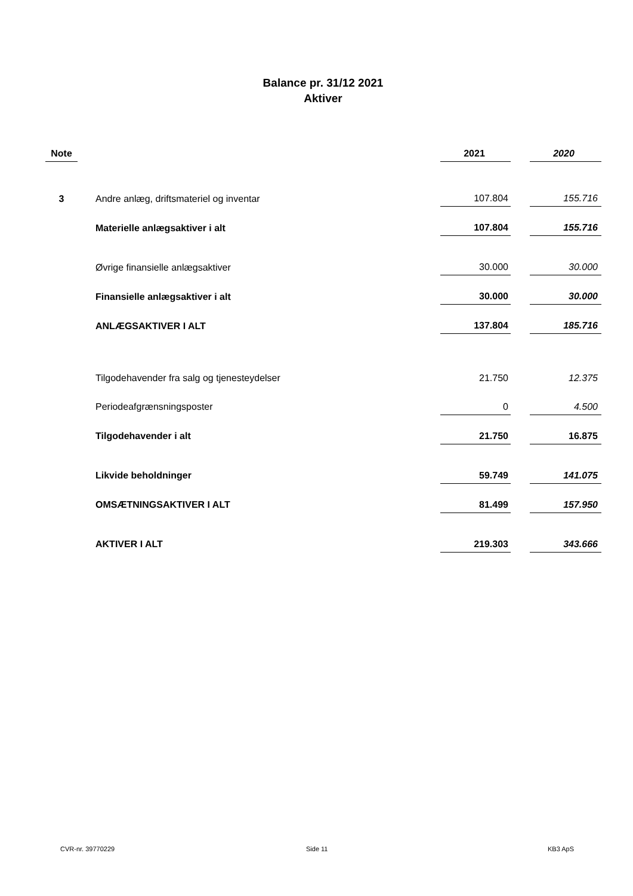Balance pr. 31/12 2021
Aktiver
| Note | | 2021 | | 2020 |
| --- | --- | --- | --- | --- |
| 3 | Andre anlæg, driftsmateriel og inventar | 107.804 | | 155.716 |
| | Materielle anlægsaktiver i alt | 107.804 | | 155.716 |
| | Øvrige finansielle anlægsaktiver | 30.000 | | 30.000 |
| | Finansielle anlægsaktiver i alt | 30.000 | | 30.000 |
| | ANLÆGSAKTIVER I ALT | 137.804 | | 185.716 |
| | Tilgodehavender fra salg og tjenesteydelser | 21.750 | | 12.375 |
| | Periodeafgrænsningsposter | 0 | | 4.500 |
| | Tilgodehavender i alt | 21.750 | | 16.875 |
| | Likvide beholdninger | 59.749 | | 141.075 |
| | OMSÆTNINGSAKTIVER I ALT | 81.499 | | 157.950 |
| | AKTIVER I ALT | 219.303 | | 343.666 |
CVR-nr. 39770229 Side 11 KB3 ApS